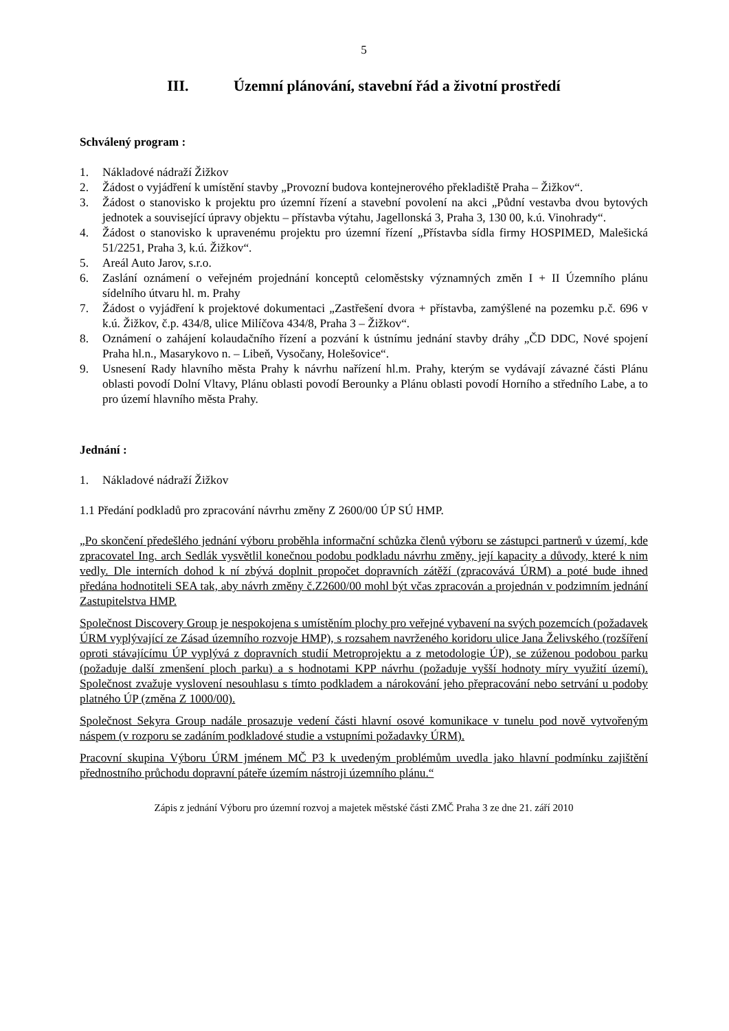5
III. Územní plánování, stavební řád a životní prostředí
Schválený program :
1. Nákladové nádraží Žižkov
2. Žádost o vyjádření k umístění stavby „Provozní budova kontejnerového překladiště Praha – Žižkov“.
3. Žádost o stanovisko k projektu pro územní řízení a stavební povolení na akci „Půdní vestavba dvou bytových jednotek a související úpravy objektu – přístavba výtahu, Jagellonská 3, Praha 3, 130 00, k.ú. Vinohrady“.
4. Žádost o stanovisko k upravenému projektu pro územní řízení „Přístavba sídla firmy HOSPIMED, Malešická 51/2251, Praha 3, k.ú. Žižkov“.
5. Areál Auto Jarov, s.r.o.
6. Zaslání oznámení o veřejném projednání konceptů celoměstsky významných změn I + II Územního plánu sídelního útvaru hl. m. Prahy
7. Žádost o vyjádření k projektové dokumentaci „Zastřešení dvora + přístavba, zamýšlené na pozemku p.č. 696 v k.ú. Žižkov, č.p. 434/8, ulice Milíčova 434/8, Praha 3 – Žižkov“.
8. Oznámení o zahájení kolaudačního řízení a pozvání k ústnímu jednání stavby dráhy „ČD DDC, Nové spojení Praha hl.n., Masarykovo n. – Libeň, Vysočany, Holešovice“.
9. Usnesení Rady hlavního města Prahy k návrhu nařízení hl.m. Prahy, kterým se vydávají závazné části Plánu oblasti povodí Dolní Vltavy, Plánu oblasti povodí Berounky a Plánu oblasti povodí Horního a středního Labe, a to pro území hlavního města Prahy.
Jednání :
1. Nákladové nádraží Žižkov
1.1 Předání podkladů pro zpracování návrhu změny Z 2600/00 ÚP SÚ HMP.
„Po skončení předešlého jednání výboru proběhla informační schůzka členů výboru se zástupci partnerů v území, kde zpracovatel Ing. arch Sedlák vysvětlil konečnou podobu podkladu návrhu změny, její kapacity a důvody, které k nim vedly. Dle interních dohod k ní zbývá doplnit propočet dopravních zátěží (zpracovává ÚRM) a poté bude ihned předána hodnotiteli SEA tak, aby návrh změny č.Z2600/00 mohl být včas zpracován a projednán v podzimním jednání Zastupitelstva HMP.
Společnost Discovery Group je nespokojena s umístěním plochy pro veřejné vybavení na svých pozemcích (požadavek ÚRM vyplývající ze Zásad územního rozvoje HMP), s rozsahem navrženého koridoru ulice Jana Želivského (rozšíření oproti stávajícímu ÚP vyplývá z dopravních studií Metroprojektu a z metodologie ÚP), se zúženou podobou parku (požaduje další zmenšení ploch parku) a s hodnotami KPP návrhu (požaduje vyšší hodnoty míry využití území). Společnost zvažuje vyslovení nesouhlasu s tímto podkladem a nárokování jeho přepracování nebo setrvání u podoby platného ÚP (změna Z 1000/00).
Společnost Sekyra Group nadále prosazuje vedení části hlavní osové komunikace v tunelu pod nově vytvořeným náspem (v rozporu se zadáním podkladové studie a vstupními požadavky ÚRM).
Pracovní skupina Výboru ÚRM jménem MČ P3 k uvedeným problémům uvedla jako hlavní podmínku zajištění přednostního průchodu dopravní páteře územím nástroji územního plánu.“
Zápis z jednání Výboru pro územní rozvoj a majetek městské části ZMČ Praha 3 ze dne 21. září 2010